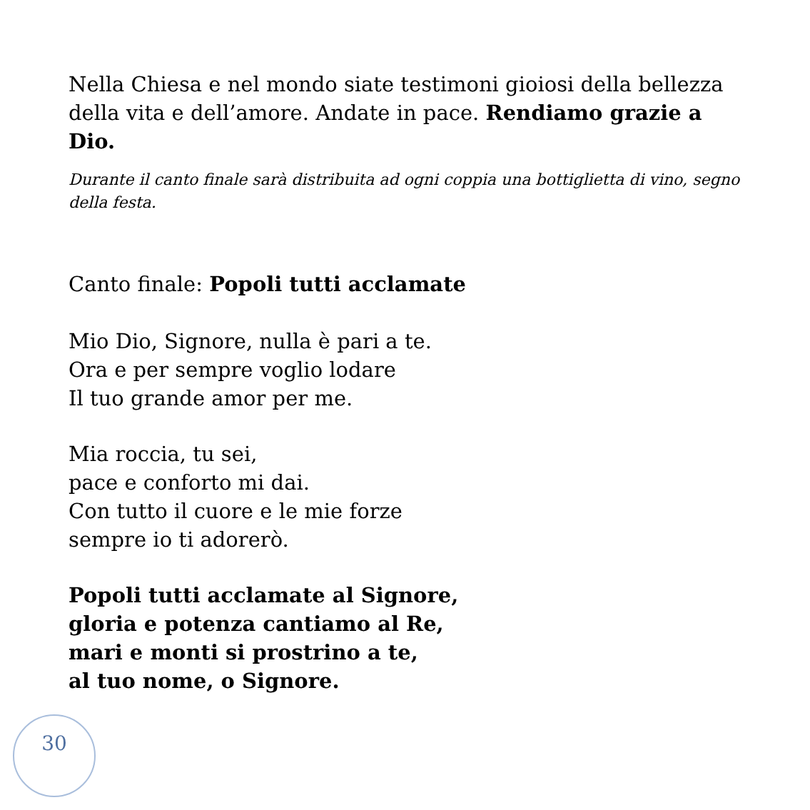Nella Chiesa e nel mondo siate testimoni gioiosi della bellezza della vita e dell’amore. Andate in pace. Rendiamo grazie a Dio.
Durante il canto finale sarà distribuita ad ogni coppia una bottiglietta di vino, segno della festa.
Canto finale: Popoli tutti acclamate
Mio Dio, Signore, nulla è pari a te.
Ora e per sempre voglio lodare
Il tuo grande amor per me.
Mia roccia, tu sei,
pace e conforto mi dai.
Con tutto il cuore e le mie forze
sempre io ti adorerò.
Popoli tutti acclamate al Signore,
gloria e potenza cantiamo al Re,
mari e monti si prostrino a te,
al tuo nome, o Signore.
30